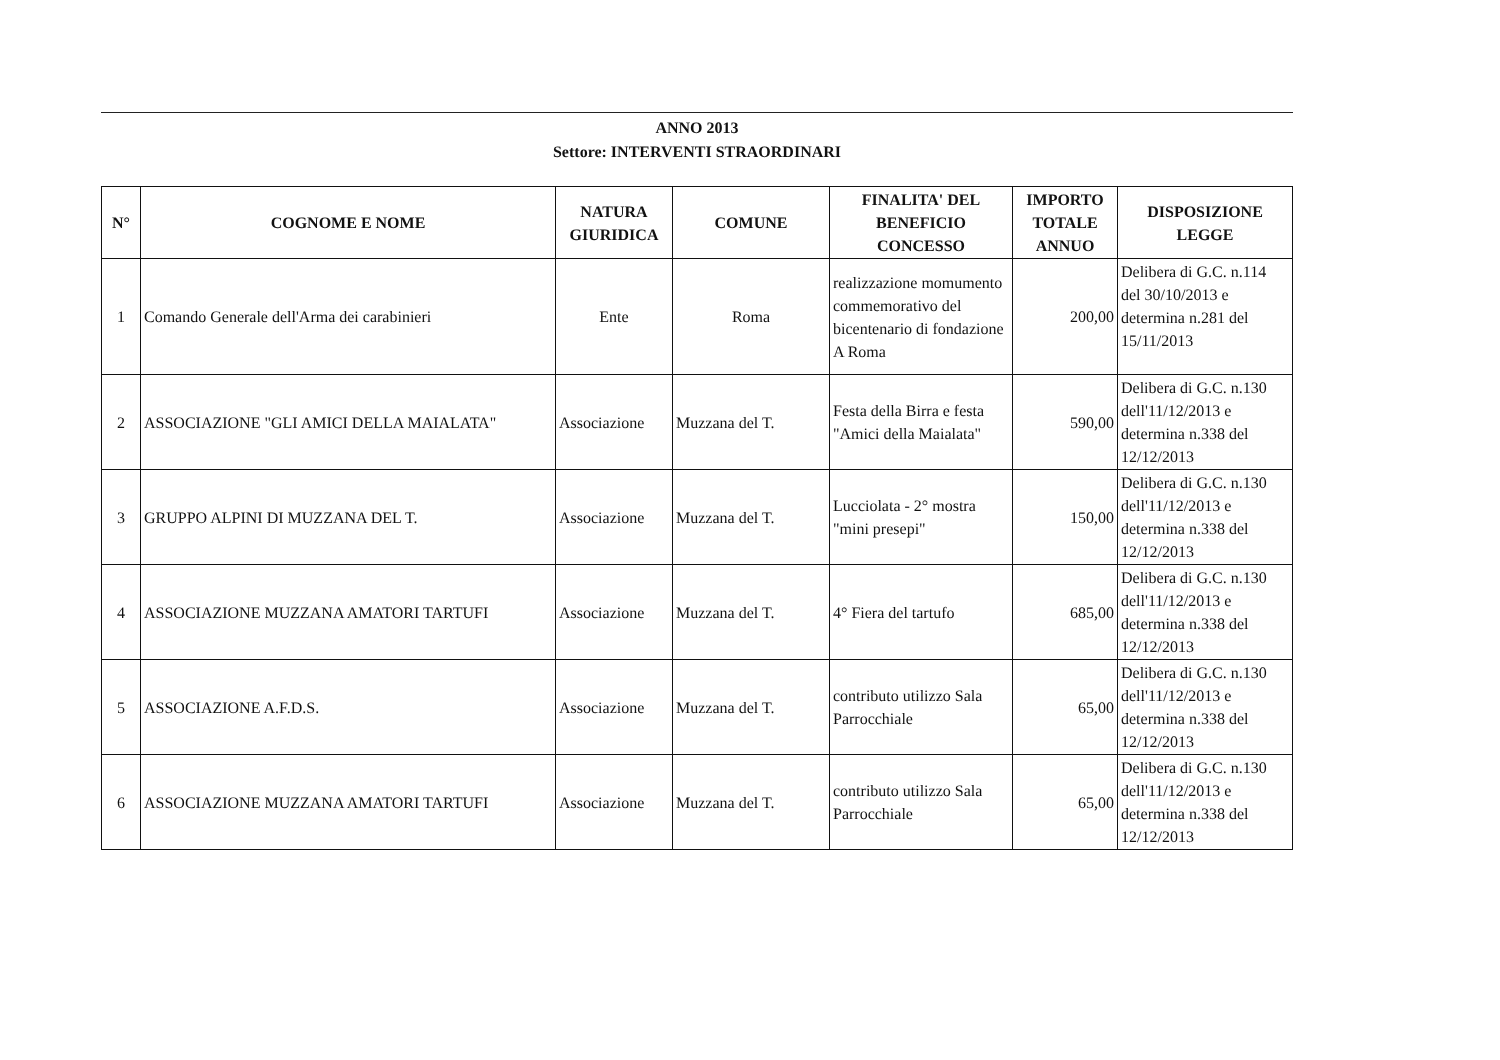ANNO 2013
Settore: INTERVENTI STRAORDINARI
| N° | COGNOME E NOME | NATURA GIURIDICA | COMUNE | FINALITA' DEL BENEFICIO CONCESSO | IMPORTO TOTALE ANNUO | DISPOSIZIONE LEGGE |
| --- | --- | --- | --- | --- | --- | --- |
| 1 | Comando Generale dell'Arma dei carabinieri | Ente | Roma | realizzazione momumento commemorativo del bicentenario di fondazione A Roma | 200,00 | Delibera di G.C. n.114 del 30/10/2013 e determina n.281 del 15/11/2013 |
| 2 | ASSOCIAZIONE "GLI AMICI DELLA MAIALATA" | Associazione | Muzzana del T. | Festa della Birra e festa "Amici della Maialata" | 590,00 | Delibera di G.C. n.130 dell'11/12/2013 e determina n.338 del 12/12/2013 |
| 3 | GRUPPO ALPINI DI MUZZANA DEL T. | Associazione | Muzzana del T. | Lucciolata - 2° mostra "mini presepi" | 150,00 | Delibera di G.C. n.130 dell'11/12/2013 e determina n.338 del 12/12/2013 |
| 4 | ASSOCIAZIONE MUZZANA AMATORI TARTUFI | Associazione | Muzzana del T. | 4° Fiera del tartufo | 685,00 | Delibera di G.C. n.130 dell'11/12/2013 e determina n.338 del 12/12/2013 |
| 5 | ASSOCIAZIONE A.F.D.S. | Associazione | Muzzana del T. | contributo utilizzo Sala Parrocchiale | 65,00 | Delibera di G.C. n.130 dell'11/12/2013 e determina n.338 del 12/12/2013 |
| 6 | ASSOCIAZIONE MUZZANA AMATORI TARTUFI | Associazione | Muzzana del T. | contributo utilizzo Sala Parrocchiale | 65,00 | Delibera di G.C. n.130 dell'11/12/2013 e determina n.338 del 12/12/2013 |